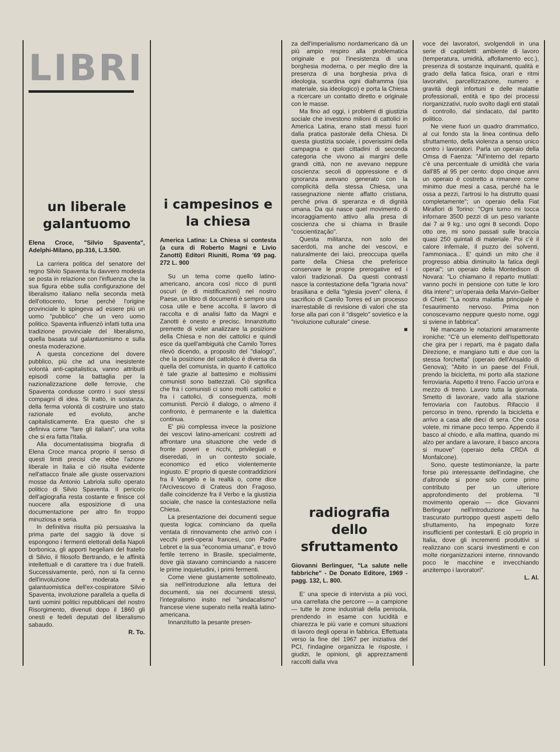LIBRI
un liberale galantuomo
Elena Croce, "Silvio Spaventa", Adelphi-Milano, pp.316, L.3.500.
La carriera politica del senatore del regno Silvio Spaventa fu davvero modesta se posta in relazione con l'influenza che la sua figura ebbe sulla configurazione del liberalismo italiano nella seconda metà dell'ottocento, forse perché l'origine provinciale lo spingeva ad essere più un uomo "pubblico" che un vero uomo politico. Spaventa influenzò infatti tutta una tradizione provinciale del liberalismo, quella basata sul galantuomismo e sulla onesta moderazione.
A questa concezione del dovere pubblico, più che ad una inesistente volontà anti-capitalistica, vanno attribuiti episodi come la battaglia per la nazionalizzazione delle ferrovie, che Spaventa condusse contro i suoi stessi compagni di idea. Si trattò, in sostanza, della ferma volontà di costruire uno stato razionale ed evoluto, anche capitalisticamente. Era questo che si definiva come "fare gli italiani", una volta che si era fatta l'Italia.
Alla documentatissima biografia di Elena Croce manca proprio il senso di questi limiti precisi che ebbe l'azione liberale in Italia e ciò risulta evidente nell'attacco finale alle giuste osservazioni mosse da Antonio Labriola sullo operato politico di Silvio Spaventa. Il pericolo dell'agiografia resta costante e finisce col nuocere alla esposizione di una documentazione per altro fin troppo minuziosa e seria.
In definitiva risulta più persuasiva la prima parte del saggio là dove si espongono i fermenti elettorali della Napoli borbonica, gli apporti hegeliani del fratello di Silvio, il filosofo Bertrando, e le affinità intellettuali e di carattere tra i due fratelli. Successivamente, però, non si fa cenno dell'involuzione moderata e galantuomistica dell'ex-cospiratore Silvio Spaventa, involuzione parallela a quella di tanti uomini politici repubblicani del nostro Risorgimento, divenuti dopo il 1860 gli onesti e fedeli deputati del liberalismo sabaudo.
R. To.
i campesinos e la chiesa
America Latina: La Chiesa si contesta (a cura di Roberto Magni e Livio Zanotti) Editori Riuniti, Roma '69 pag. 272 L. 900
Su un tema come quello latino-americano, ancora così ricco di punti oscuri (e di mistificazioni) nel nostro Paese, un libro di documenti è sempre una cosa utile e bene accolta. Il lavoro di raccolta e di analisi fatto da Magni e Zanotti è onesto e precisc. Innanzitutto premette di voler analizzare la posizione della Chiesa e non dei cattolici e quindi esce da quell'ambiguità che Camilo Torres rilevò dicendo, a proposito del "dialogo", che la posizione del cattolico è diversa da quella del comunista, in quanto il cattolico è tale grazie al battesimo e moltissimi comunisti sono battezzati. Ciò significa che fra i comunisti ci sono molti cattolici e fra i cattolici, di conseguenza, molti comunisti. Perciò il dialogo, o almeno il confronto, è permanente e la dialettica continua.
E' più complessa invece la posizione dei vescovi latino-americani: costretti ad affrontare una situazione che vede di fronte poveri e ricchi, privilegiati e diseredati, in un contesto sociale, economico ed etico violentemente ingiusto. E' proprio di queste contraddizioni fra il Vangelo e la realtà o, come dice l'Arcivescovo di Crateus don Fragoso, dalle coincidenze fra il Verbo e la giustizia sociale, che nasce la contestazione nella Chiesa.
La presentazione dei documenti segue questa logica: cominciano da quella ventata di rinnovamento che arrivò con i vecchi preti-operai francesi, con Padre Lebret e la sua "economia umana", e trovò fertile terreno in Brasile, specialmente, dove già stavano cominciando a nascere le prime inquietudini, i primi fermenti.
Come viene giustamente sottolineato, sia nell'introduzione alla lettura dei documenti, sia nei documenti stessi, l'integralismo insito nel "sindacalismo" francese viene superato nella realtà latino-americana.
Innanzitutto la pesante presen-
za dell'imperialismo nordamericano dà un più ampio respiro alla problematica originale e poi l'inesistenza di una borghesia moderna, o per meglio dire la presenza di una borghesia priva di ideologia, scardina ogni diaframma (sia materiale, sia ideologico) e porta la Chiesa a ricercare un contatto diretto e originale con le masse.
Ma fino ad oggi, i problemi di giustizia sociale che investono milioni di cattolici in America Latina, erano stati messi fuori dalla pratica pastorale della Chiesa. Di questa giustizia sociale, i poverissimi della campagna e quei cittadini di seconda categoria che vivono ai margini delle grandi città, non ne avevano neppure coscienza: secoli di oppressione e di ignoranza avevano generato con la complicità della stessa Chiesa, una rassegnazione niente affatto cristiana, perché priva di speranza e di dignità umana. Da qui nasce quel movimento di incoraggiamento attivo alla presa di coscienza che si chiama in Brasile "coscientização".
Questa militanza, non solo dei sacerdoti, ma anche dei vescovi, e naturalmente dei laici, preoccupa quella parte della Chiesa che preferisce conservare le proprie prerogative ed i valori tradizionali. Da questi contrasti nasce la contestazione della "Igraria nova" brasiliana e della "Iglesia joven" cilena, il sacrificio di Camilo Torres ed un processo inarrestabile di revisione di valori che sta forse alla pari con il "disgelo" sovietico e la "rivoluzione culturale" cinese.
■
radiografia dello sfruttamento
Giovanni Berlinguer, "La salute nelle fabbriche" - De Donato Editore, 1969 - pagg. 132, L. 800.
E' una specie di intervista a più voci, una carrellata che percorre — a campione — tutte le zone industriali della penisola, prendendo in esame con lucidità e chiarezza le più varie e comuni situazioni di lavoro degli operai in fabbrica. Effettuata verso la fine del 1967 per iniziativa del PCI, l'indagine organizza le risposte, i giudizi, le opinioni, gli apprezzamenti raccolti dalla viva
voce dei lavoratori, svolgendoli in una serie di capitoletti: ambiente di lavoro (temperatura, umidità, affollamento ecc.), presenza di sostanze inquinanti, qualità e grado della fatica fisica, orari e ritmi lavorativi, parcellizzazione, numero e gravità degli infortuni e delle malattie professionali, entità e tipo dei processi riorganizzativi, ruolo svolto dagli enti statali di controllo, dal sindacato, dal partito politico.
Ne viene fuori un quadro drammatico, al cui fondo sta la linea continua dello sfruttamento, della violenza a senso unico contro i lavoratori. Parla un operaio della Omsa di Faenza: "All'interno del reparto c'è una percentuale di umidità che varia dall'85 al 95 per cento: dopo cinque anni un operaio è costretto a rimanere come minimo due mesi a casa, perché ha le ossa a pezzi, l'artrosi lo ha distrutto quasi completamente"; un operaio della Fiat Mirafiori di Torino: "Ogni turno mi tocca infornare 3500 pezzi di un peso variante dai 7 ai 9 kg.: uno ogni 8 secondi. Dopo otto ore, mi sono passati sulle braccia quasi 250 quintali di materiale. Poi c'è il calore infernale, il puzzo dei solventi, l'ammoniaca... E' quindi un mito che il progresso abbia diminuito la fatica degli operai"; un operaio della Montedison di Novara: "Lo chiamano il reparto mutilati: vanno pochi in pensione con tutte le loro dita intere"; un'operaia della Marvin-Gelber di Chieti: "La nostra malattia principale è l'esaurimento nervoso. Prima non conoscevamo neppure questo nome, oggi si sviene in fabbrica".
Né mancano le notazioni amaramente ironiche: "C'è un elemento dell'Ispettorato che gira per i reparti, ma è pagato dalla Direzione, e mangiano tutti e due con la stessa forchetta" (operaio dell'Ansaldo di Genova); "Abito in un paese del Friuli, prendo la bicicletta, mi porto alla stazione ferroviaria. Aspetto il treno. Faccio un'ora e mezzo di treno. Lavoro tutta la giornata. Smetto di lavorare, vado alla stazione ferroviaria con l'autobus. Rifaccio il percorso in treno, riprendo la bicicletta e arrivo a casa alle dieci di sera. Che cosa volete, mi rimane poco tempo. Appendo il basco al chiodo, e alla mattina, quando mi alzo per andare a lavorare, il basco ancora si muove" (operaio della CRDA di Monfalcone).
Sono, queste testimonianze, la parte forse più interessante dell'indagine, che d'altronde si pone solo come primo contributo per un ulteriore approfondimento del problema. "Il movimento operaio — dice Giovanni Berlinguer nell'introduzione — ha trascurato purtroppo questi aspetti dello sfruttamento, ha impegnato forze insufficienti per contestarli. E ciò proprio in Italia, dove gli incrementi produttivi si realizzano con scarsi investimenti e con molte riorganizzazioni interne, rinnovando poco le macchine e invecchiando anzitempo i lavoratori".
L. Al.